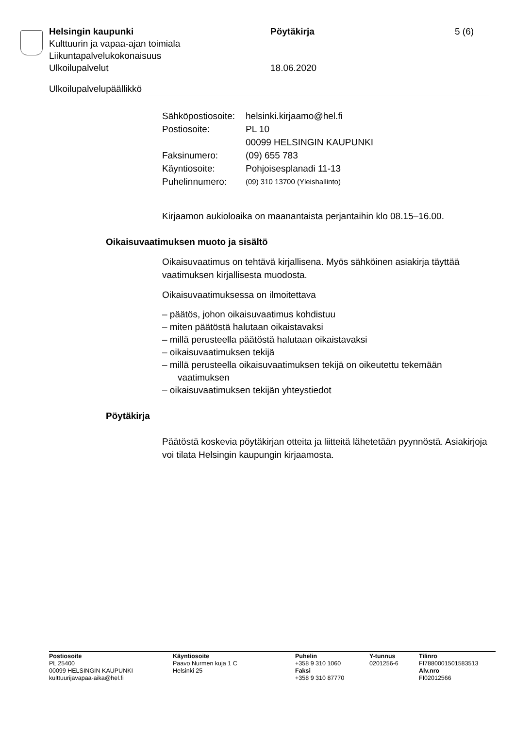Helsingin kaupunki Pöytäkirja 5 (6)
Kulttuurin ja vapaa-ajan toimiala
Liikuntapalvelukokonaisuus
Ulkoilupalvelut 18.06.2020
Ulkoilupalvelupäällikkö
| Sähköpostiosoite: | helsinki.kirjaamo@hel.fi |
| Postiosoite: | PL 10 00099 HELSINGIN KAUPUNKI |
| Faksinumero: | (09) 655 783 |
| Käyntiosoite: | Pohjoisesplanadi 11-13 |
| Puhelinnumero: | (09) 310 13700 (Yleishallinto) |
Kirjaamon aukioloaika on maanantaista perjantaihin klo 08.15–16.00.
Oikaisuvaatimuksen muoto ja sisältö
Oikaisuvaatimus on tehtävä kirjallisena. Myös sähköinen asiakirja täyttää vaatimuksen kirjallisesta muodosta.
Oikaisuvaatimuksessa on ilmoitettava
– päätös, johon oikaisuvaatimus kohdistuu
– miten päätöstä halutaan oikaistavaksi
– millä perusteella päätöstä halutaan oikaistavaksi
– oikaisuvaatimuksen tekijä
– millä perusteella oikaisuvaatimuksen tekijä on oikeutettu tekemään vaatimuksen
– oikaisuvaatimuksen tekijän yhteystiedot
Pöytäkirja
Päätöstä koskevia pöytäkirjan otteita ja liitteitä lähetetään pyynnöstä. Asiakirjoja voi tilata Helsingin kaupungin kirjaamosta.
Postiosoite
PL 25400
00099 HELSINGIN KAUPUNKI
kulttuurijavapaa-aika@hel.fi
Käyntiosoite
Paavo Nurmen kuja 1 C
Helsinki 25
Puhelin
+358 9 310 1060
Faksi
+358 9 310 87770
Y-tunnus
0201256-6
Tilinro
FI7880001501583513
Alv.nro
FI02012566